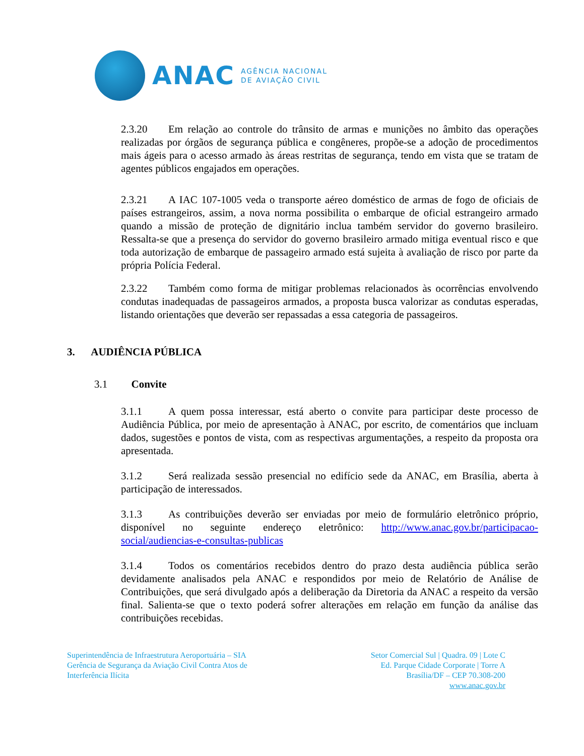ANAC
AGÊNCIA NACIONAL
DE AVIAÇÃO CIVIL
2.3.20 Em relação ao controle do trânsito de armas e munições no âmbito das operações realizadas por órgãos de segurança pública e congêneres, propõe-se a adoção de procedimentos mais ágeis para o acesso armado às áreas restritas de segurança, tendo em vista que se tratam de agentes públicos engajados em operações.
2.3.21 A IAC 107-1005 veda o transporte aéreo doméstico de armas de fogo de oficiais de países estrangeiros, assim, a nova norma possibilita o embarque de oficial estrangeiro armado quando a missão de proteção de dignitário inclua também servidor do governo brasileiro. Ressalta-se que a presença do servidor do governo brasileiro armado mitiga eventual risco e que toda autorização de embarque de passageiro armado está sujeita à avaliação de risco por parte da própria Polícia Federal.
2.3.22 Também como forma de mitigar problemas relacionados às ocorrências envolvendo condutas inadequadas de passageiros armados, a proposta busca valorizar as condutas esperadas, listando orientações que deverão ser repassadas a essa categoria de passageiros.
3. AUDIÊNCIA PÚBLICA
3.1 Convite
3.1.1 A quem possa interessar, está aberto o convite para participar deste processo de Audiência Pública, por meio de apresentação à ANAC, por escrito, de comentários que incluam dados, sugestões e pontos de vista, com as respectivas argumentações, a respeito da proposta ora apresentada.
3.1.2 Será realizada sessão presencial no edifício sede da ANAC, em Brasília, aberta à participação de interessados.
3.1.3 As contribuições deverão ser enviadas por meio de formulário eletrônico próprio, disponível no seguinte endereço eletrônico: http://www.anac.gov.br/participacao-social/audiencias-e-consultas-publicas
3.1.4 Todos os comentários recebidos dentro do prazo desta audiência pública serão devidamente analisados pela ANAC e respondidos por meio de Relatório de Análise de Contribuições, que será divulgado após a deliberação da Diretoria da ANAC a respeito da versão final. Salienta-se que o texto poderá sofrer alterações em relação em função da análise das contribuições recebidas.
Superintendência de Infraestrutura Aeroportuária – SIA
Gerência de Segurança da Aviação Civil Contra Atos de
Interferência Ilícita
Setor Comercial Sul | Quadra. 09 | Lote C
Ed. Parque Cidade Corporate | Torre A
Brasília/DF – CEP 70.308-200
www.anac.gov.br